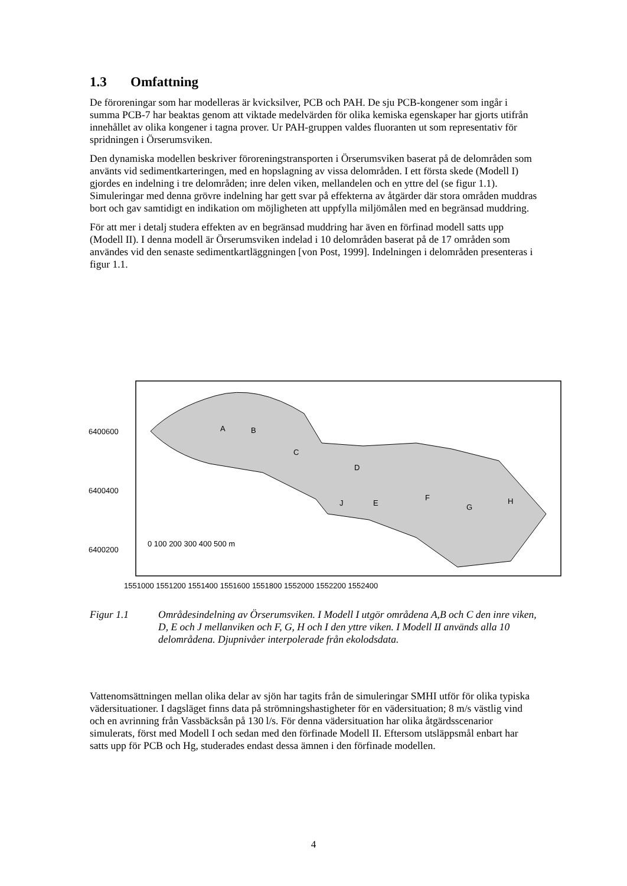1.3 Omfattning
De föroreningar som har modelleras är kvicksilver, PCB och PAH. De sju PCB-kongener som ingår i summa PCB-7 har beaktas genom att viktade medelvärden för olika kemiska egenskaper har gjorts utifrån innehållet av olika kongener i tagna prover. Ur PAH-gruppen valdes fluoranten ut som representativ för spridningen i Örserumsviken.
Den dynamiska modellen beskriver föroreningstransporten i Örserumsviken baserat på de delområden som använts vid sedimentkarteringen, med en hopslagning av vissa delområden. I ett första skede (Modell I) gjordes en indelning i tre delområden; inre delen viken, mellandelen och en yttre del (se figur 1.1). Simuleringar med denna grövre indelning har gett svar på effekterna av åtgärder där stora områden muddras bort och gav samtidigt en indikation om möjligheten att uppfylla miljömålen med en begränsad muddring.
För att mer i detalj studera effekten av en begränsad muddring har även en förfinad modell satts upp (Modell II). I denna modell är Örserumsviken indelad i 10 delområden baserat på de 17 områden som användes vid den senaste sedimentkartläggningen [von Post, 1999]. Indelningen i delområden presenteras i figur 1.1.
A
B
C
D
E
J
F
G
H
6400600
6400400
6400200
0 100 200 300 400 500 m
1551000 1551200 1551400 1551600 1551800 1552000 1552200 1552400
Figur 1.1 Områdesindelning av Örserumsviken. I Modell I utgör områdena A,B och C den inre viken, D, E och J mellanviken och F, G, H och I den yttre viken. I Modell II används alla 10 delområdena. Djupnivåer interpolerade från ekolodsdata.
Vattenomsättningen mellan olika delar av sjön har tagits från de simuleringar SMHI utför för olika typiska vädersituationer. I dagsläget finns data på strömningshastigheter för en vädersituation; 8 m/s västlig vind och en avrinning från Vassbäcksån på 130 l/s. För denna vädersituation har olika åtgärdsscenarior simulerats, först med Modell I och sedan med den förfinade Modell II. Eftersom utsläppsmål enbart har satts upp för PCB och Hg, studerades endast dessa ämnen i den förfinade modellen.
4